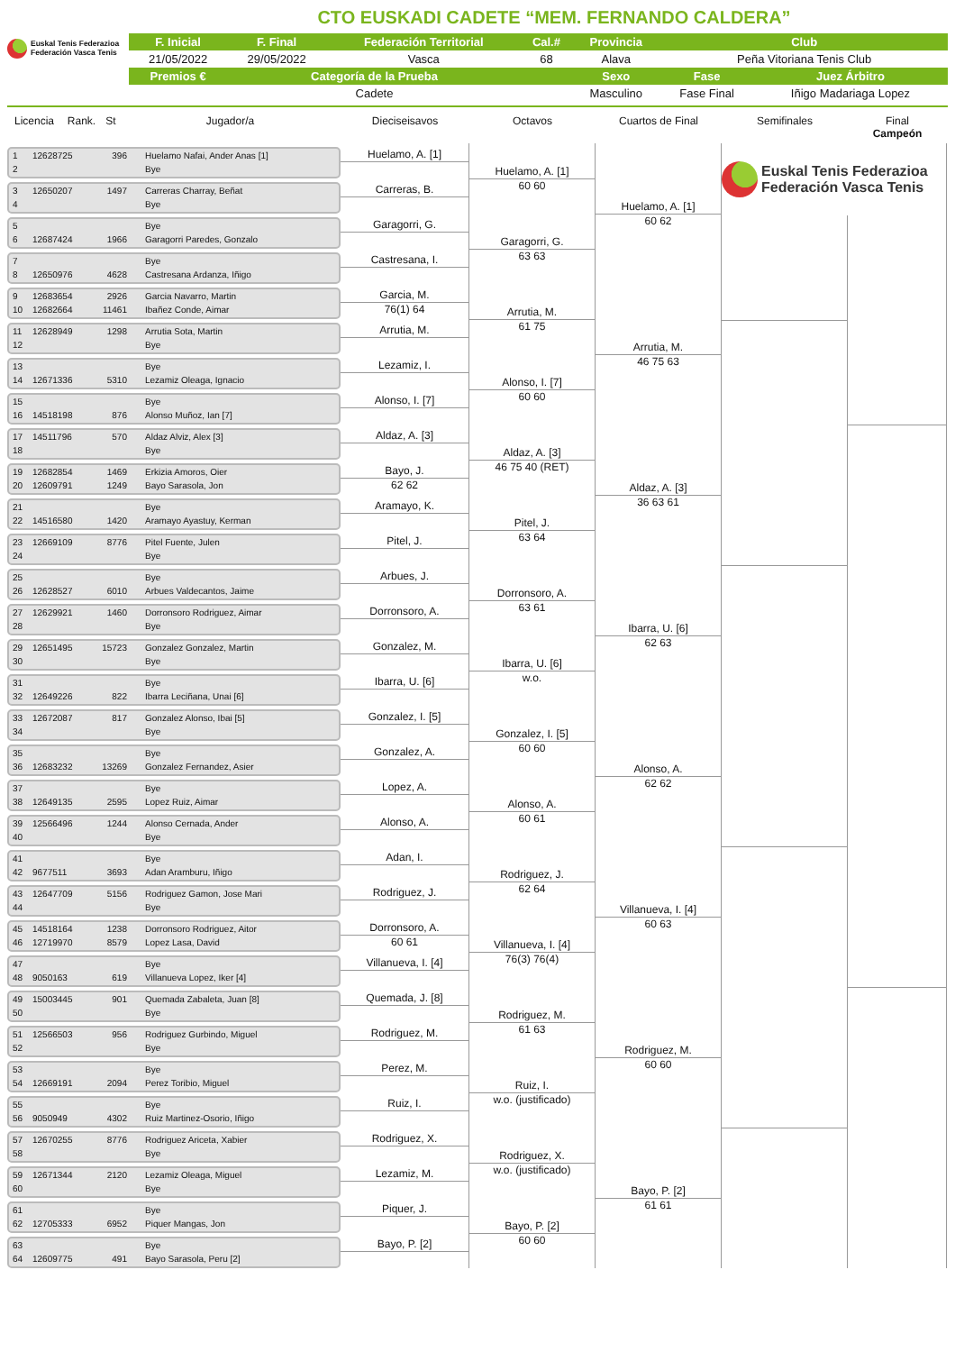CTO EUSKADI CADETE “MEM. FERNANDO CALDERA”
Euskal Tenis Federazioa
Federación Vasca Tenis
| F. Inicial | F. Final | Federación Territorial | Cal.# | Provincia | Club | |
| --- | --- | --- | --- | --- | --- | --- |
| 21/05/2022 | 29/05/2022 | Vasca | 68 | Alava | Peña Vitoriana Tenis Club | |
| Premios € | Categoría de la Prueba | | | Sexo | Fase | Juez Árbitro |
| | Cadete | | | Masculino | Fase Final | Iñigo Madariaga Lopez |
Licencia Rank. St Jugador/a Dieciseisavos Octavos Cuartos de Final Semifinales Final
Campeón
1 12628725 396 Huelamo Nafai, Ander Anas [1]
2 Bye
3 12650207 1497 Carreras Charray, Beñat
4 Bye
5 Bye
6 12687424 1966 Garagorri Paredes, Gonzalo
7 Bye
8 12650976 4628 Castresana Ardanza, Iñigo
9 12683654 2926 Garcia Navarro, Martin
10 12682664 11461 Ibañez Conde, Aimar
11 12628949 1298 Arrutia Sota, Martin
12 Bye
13 Bye
14 12671336 5310 Lezamiz Oleaga, Ignacio
15 Bye
16 14518198 876 Alonso Muñoz, Ian [7]
17 14511796 570 Aldaz Alviz, Alex [3]
18 Bye
19 12682854 1469 Erkizia Amoros, Oier
20 12609791 1249 Bayo Sarasola, Jon
21 Bye
22 14516580 1420 Aramayo Ayastuy, Kerman
23 12669109 8776 Pitel Fuente, Julen
24 Bye
25 Bye
26 12628527 6010 Arbues Valdecantos, Jaime
27 12629921 1460 Dorronsoro Rodriguez, Aimar
28 Bye
29 12651495 15723 Gonzalez Gonzalez, Martin
30 Bye
31 Bye
32 12649226 822 Ibarra Leciñana, Unai [6]
33 12672087 817 Gonzalez Alonso, Ibai [5]
34 Bye
35 Bye
36 12683232 13269 Gonzalez Fernandez, Asier
37 Bye
38 12649135 2595 Lopez Ruiz, Aimar
39 12566496 1244 Alonso Cernada, Ander
40 Bye
41 Bye
42 9677511 3693 Adan Aramburu, Iñigo
43 12647709 5156 Rodriguez Gamon, Jose Mari
44 Bye
45 14518164 1238 Dorronsoro Rodriguez, Aitor
46 12719970 8579 Lopez Lasa, David
47 Bye
48 9050163 619 Villanueva Lopez, Iker [4]
49 15003445 901 Quemada Zabaleta, Juan [8]
50 Bye
51 12566503 956 Rodriguez Gurbindo, Miguel
52 Bye
53 Bye
54 12669191 2094 Perez Toribio, Miguel
55 Bye
56 9050949 4302 Ruiz Martinez-Osorio, Iñigo
57 12670255 8776 Rodriguez Ariceta, Xabier
58 Bye
59 12671344 2120 Lezamiz Oleaga, Miguel
60 Bye
61 Bye
62 12705333 6952 Piquer Mangas, Jon
63 Bye
64 12609775 491 Bayo Sarasola, Peru [2]
Huelamo, A. [1]
Carreras, B.
Garagorri, G.
Castresana, I.
Garcia, M.
76(1) 64
Arrutia, M.
Lezamiz, I.
Alonso, I. [7]
Aldaz, A. [3]
Bayo, J.
62 62
Aramayo, K.
Pitel, J.
Arbues, J.
Dorronsoro, A.
Gonzalez, M.
Ibarra, U. [6]
Gonzalez, I. [5]
Gonzalez, A.
Lopez, A.
Alonso, A.
Adan, I.
Rodriguez, J.
Dorronsoro, A.
60 61
Villanueva, I. [4]
Quemada, J. [8]
Rodriguez, M.
Perez, M.
Ruiz, I.
Rodriguez, X.
Lezamiz, M.
Piquer, J.
Bayo, P. [2]
Huelamo, A. [1]
60 60
Garagorri, G.
63 63
Arrutia, M.
61 75
Alonso, I. [7]
60 60
Aldaz, A. [3]
46 75 40 (RET)
Pitel, J.
63 64
Dorronsoro, A.
63 61
Ibarra, U. [6]
w.o.
Gonzalez, I. [5]
60 60
Alonso, A.
60 61
Rodriguez, J.
62 64
Villanueva, I. [4]
76(3) 76(4)
Rodriguez, M.
61 63
Ruiz, I.
w.o. (justificado)
Rodriguez, X.
w.o. (justificado)
Bayo, P. [2]
60 60
Huelamo, A. [1]
60 62
Arrutia, M.
46 75 63
Aldaz, A. [3]
36 63 61
Ibarra, U. [6]
62 63
Alonso, A.
62 62
Villanueva, I. [4]
60 63
Rodriguez, M.
60 60
Bayo, P. [2]
61 61
Euskal Tenis Federazioa
Federación Vasca Tenis